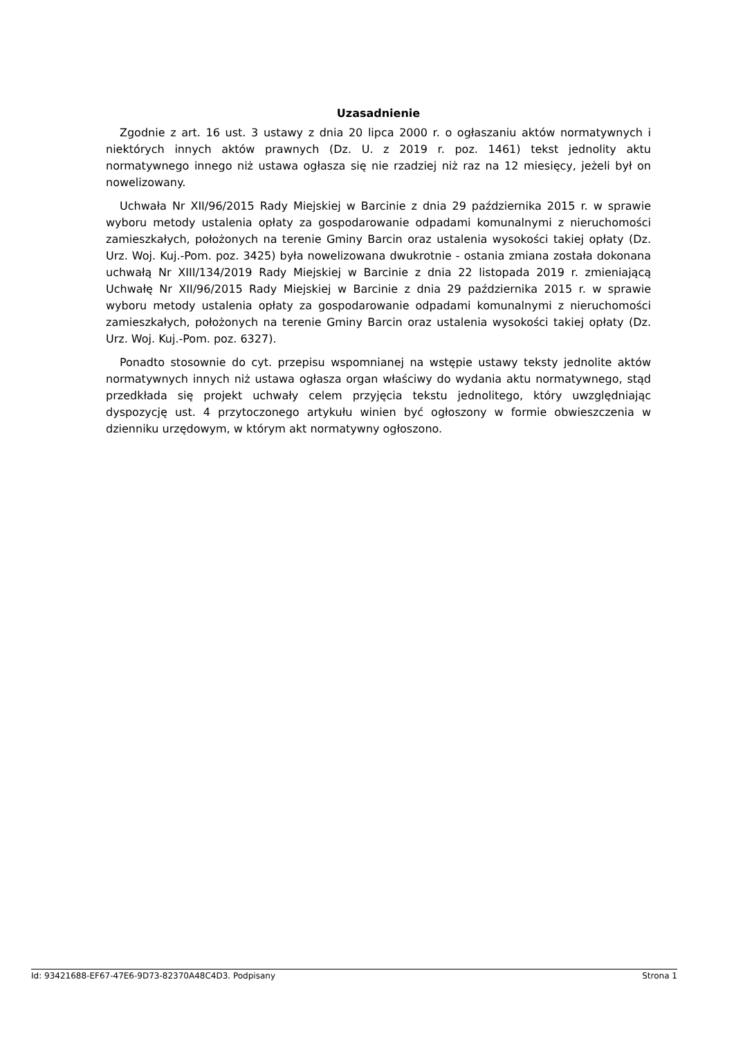Uzasadnienie
Zgodnie z art. 16 ust. 3 ustawy z dnia 20 lipca 2000 r. o ogłaszaniu aktów normatywnych i niektórych innych aktów prawnych (Dz. U. z 2019 r. poz. 1461) tekst jednolity aktu normatywnego innego niż ustawa ogłasza się nie rzadziej niż raz na 12 miesięcy, jeżeli był on nowelizowany.
Uchwała Nr XII/96/2015 Rady Miejskiej w Barcinie z dnia 29 października 2015 r. w sprawie wyboru metody ustalenia opłaty za gospodarowanie odpadami komunalnymi z nieruchomości zamieszkałych, położonych na terenie Gminy Barcin oraz ustalenia wysokości takiej opłaty (Dz. Urz. Woj. Kuj.-Pom. poz. 3425) była nowelizowana dwukrotnie - ostania zmiana została dokonana uchwałą Nr XIII/134/2019 Rady Miejskiej w Barcinie z dnia 22 listopada 2019 r. zmieniającą Uchwałę Nr XII/96/2015 Rady Miejskiej w Barcinie z dnia 29 października 2015 r. w sprawie wyboru metody ustalenia opłaty za gospodarowanie odpadami komunalnymi z nieruchomości zamieszkałych, położonych na terenie Gminy Barcin oraz ustalenia wysokości takiej opłaty (Dz. Urz. Woj. Kuj.-Pom. poz. 6327).
Ponadto stosownie do cyt. przepisu wspomnianej na wstępie ustawy teksty jednolite aktów normatywnych innych niż ustawa ogłasza organ właściwy do wydania aktu normatywnego, stąd przedkłada się projekt uchwały celem przyjęcia tekstu jednolitego, który uwzględniając dyspozycję ust. 4 przytoczonego artykułu winien być ogłoszony w formie obwieszczenia w dzienniku urzędowym, w którym akt normatywny ogłoszono.
Id: 93421688-EF67-47E6-9D73-82370A48C4D3. Podpisany Strona 1